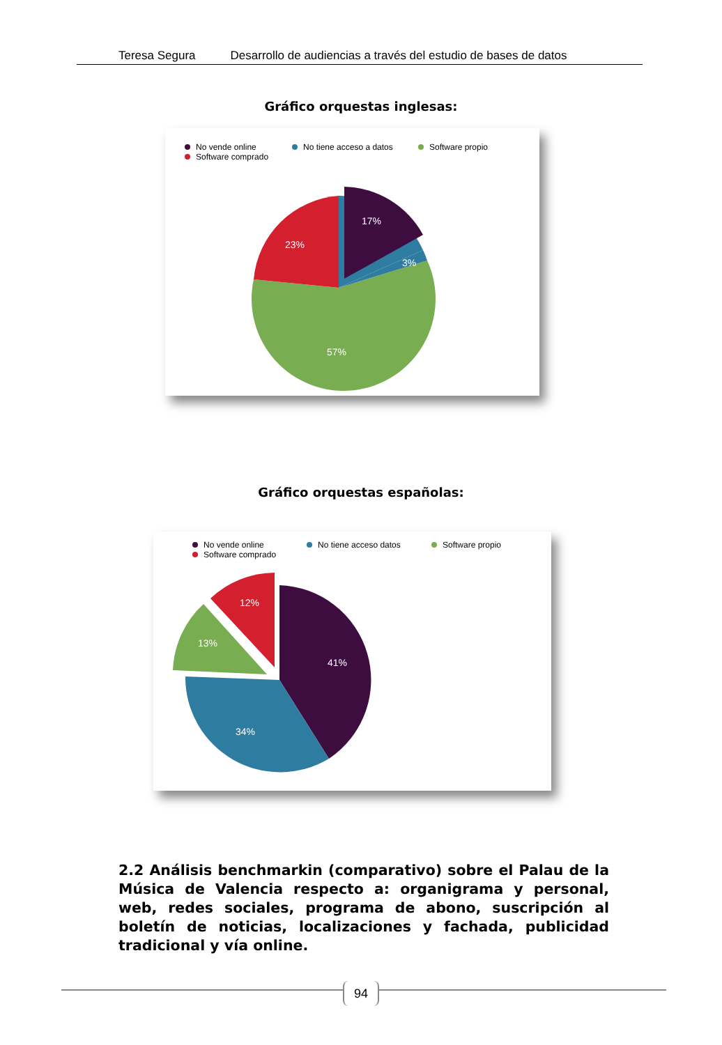Teresa Segura Desarrollo de audiencias a través del estudio de bases de datos
Gráfico orquestas inglesas:
No vende online
Software comprado
No tiene acceso a datos Software propio
57%
23%
17%
3%
Gráfico orquestas españolas:
No vende online
Software comprado
No tiene acceso datos Software propio
41%
34%
13%
12%
2.2 Análisis benchmarkin (comparativo) sobre el Palau de la Música de Valencia respecto a: organigrama y personal, web, redes sociales, programa de abono, suscripción al boletín de noticias, localizaciones y fachada, publicidad tradicional y vía online.
94